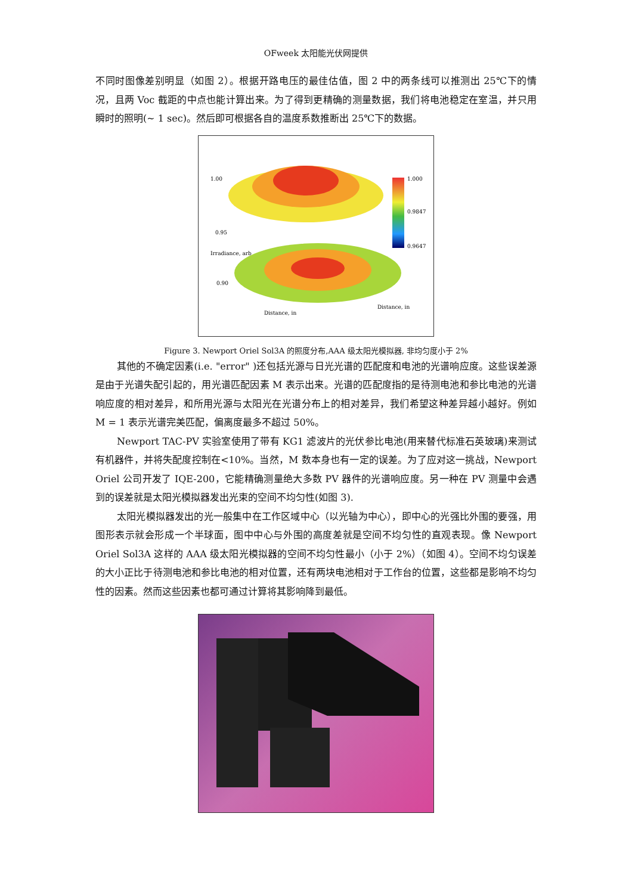OFweek 太阳能光伏网提供
不同时图像差别明显（如图 2）。根据开路电压的最佳估值，图 2 中的两条线可以推测出 25℃下的情况，且两 Voc 截距的中点也能计算出来。为了得到更精确的测量数据，我们将电池稳定在室温，并只用瞬时的照明(~ 1 sec)。然后即可根据各自的温度系数推断出 25℃下的数据。
1.00
0.95
0.90
1.000
0.9847
0.9647
Distance, in
Distance, in
Irradiance, arb
Figure 3. Newport Oriel Sol3A 的照度分布,AAA 级太阳光模拟器, 非均匀度小于 2%
其他的不确定因素(i.e. "error" )还包括光源与日光光谱的匹配度和电池的光谱响应度。这些误差源是由于光谱失配引起的，用光谱匹配因素 M 表示出来。光谱的匹配度指的是待测电池和参比电池的光谱响应度的相对差异，和所用光源与太阳光在光谱分布上的相对差异，我们希望这种差异越小越好。例如 M = 1 表示光谱完美匹配，偏离度最多不超过 50%。
Newport TAC-PV 实验室使用了带有 KG1 滤波片的光伏参比电池(用来替代标准石英玻璃)来测试有机器件，并将失配度控制在<10%。当然，M 数本身也有一定的误差。为了应对这一挑战，Newport Oriel 公司开发了 IQE-200，它能精确测量绝大多数 PV 器件的光谱响应度。另一种在 PV 测量中会遇到的误差就是太阳光模拟器发出光束的空间不均匀性(如图 3).
太阳光模拟器发出的光一般集中在工作区域中心（以光轴为中心），即中心的光强比外围的要强，用图形表示就会形成一个半球面，图中中心与外围的高度差就是空间不均匀性的直观表现。像 Newport Oriel Sol3A 这样的 AAA 级太阳光模拟器的空间不均匀性最小（小于 2%）（如图 4）。空间不均匀误差的大小正比于待测电池和参比电池的相对位置，还有两块电池相对于工作台的位置，这些都是影响不均匀性的因素。然而这些因素也都可通过计算将其影响降到最低。